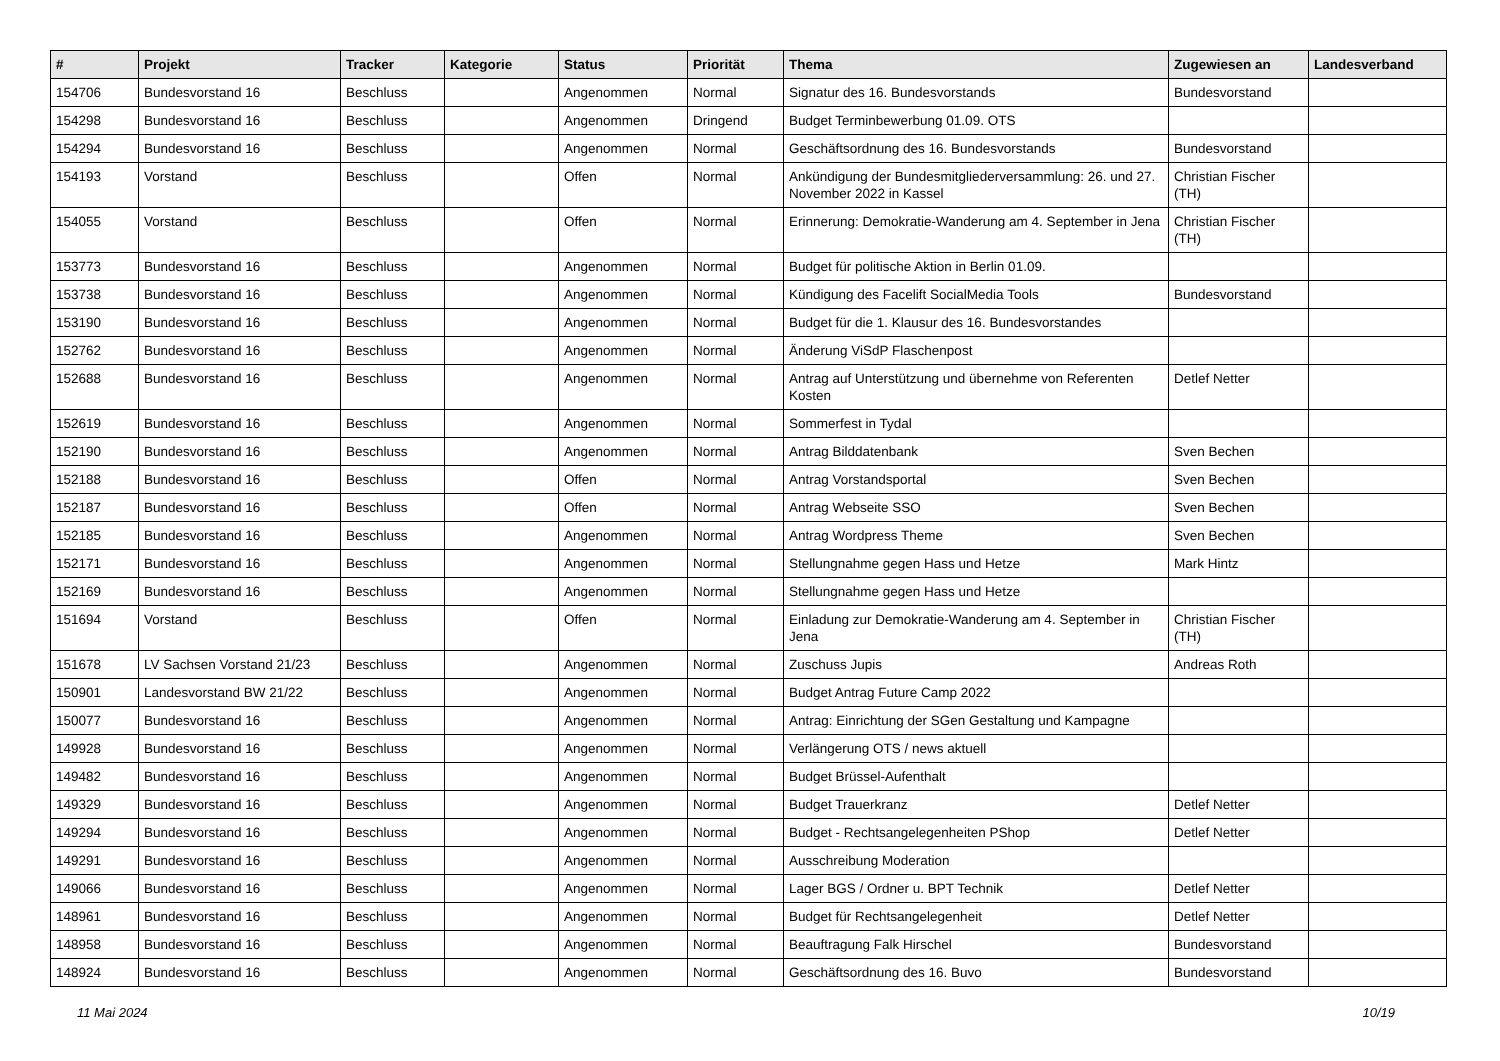| # | Projekt | Tracker | Kategorie | Status | Priorität | Thema | Zugewiesen an | Landesverband |
| --- | --- | --- | --- | --- | --- | --- | --- | --- |
| 154706 | Bundesvorstand 16 | Beschluss | | Angenommen | Normal | Signatur des 16. Bundesvorstands | Bundesvorstand | |
| 154298 | Bundesvorstand 16 | Beschluss | | Angenommen | Dringend | Budget Terminbewerbung 01.09. OTS | | |
| 154294 | Bundesvorstand 16 | Beschluss | | Angenommen | Normal | Geschäftsordnung des 16. Bundesvorstands | Bundesvorstand | |
| 154193 | Vorstand | Beschluss | | Offen | Normal | Ankündigung der Bundesmitgliederversammlung: 26. und 27. November 2022 in Kassel | Christian Fischer (TH) | |
| 154055 | Vorstand | Beschluss | | Offen | Normal | Erinnerung: Demokratie-Wanderung am 4. September in Jena | Christian Fischer (TH) | |
| 153773 | Bundesvorstand 16 | Beschluss | | Angenommen | Normal | Budget für politische Aktion in Berlin 01.09. | | |
| 153738 | Bundesvorstand 16 | Beschluss | | Angenommen | Normal | Kündigung des Facelift SocialMedia Tools | Bundesvorstand | |
| 153190 | Bundesvorstand 16 | Beschluss | | Angenommen | Normal | Budget für die 1. Klausur des 16. Bundesvorstandes | | |
| 152762 | Bundesvorstand 16 | Beschluss | | Angenommen | Normal | Änderung ViSdP Flaschenpost | | |
| 152688 | Bundesvorstand 16 | Beschluss | | Angenommen | Normal | Antrag auf Unterstützung und übernehme von Referenten Kosten | Detlef Netter | |
| 152619 | Bundesvorstand 16 | Beschluss | | Angenommen | Normal | Sommerfest in Tydal | | |
| 152190 | Bundesvorstand 16 | Beschluss | | Angenommen | Normal | Antrag Bilddatenbank | Sven Bechen | |
| 152188 | Bundesvorstand 16 | Beschluss | | Offen | Normal | Antrag Vorstandsportal | Sven Bechen | |
| 152187 | Bundesvorstand 16 | Beschluss | | Offen | Normal | Antrag Webseite SSO | Sven Bechen | |
| 152185 | Bundesvorstand 16 | Beschluss | | Angenommen | Normal | Antrag Wordpress Theme | Sven Bechen | |
| 152171 | Bundesvorstand 16 | Beschluss | | Angenommen | Normal | Stellungnahme gegen Hass und Hetze | Mark Hintz | |
| 152169 | Bundesvorstand 16 | Beschluss | | Angenommen | Normal | Stellungnahme gegen Hass und Hetze | | |
| 151694 | Vorstand | Beschluss | | Offen | Normal | Einladung zur Demokratie-Wanderung am 4. September in Jena | Christian Fischer (TH) | |
| 151678 | LV Sachsen Vorstand 21/23 | Beschluss | | Angenommen | Normal | Zuschuss Jupis | Andreas Roth | |
| 150901 | Landesvorstand BW 21/22 | Beschluss | | Angenommen | Normal | Budget Antrag Future Camp 2022 | | |
| 150077 | Bundesvorstand 16 | Beschluss | | Angenommen | Normal | Antrag: Einrichtung der SGen Gestaltung und Kampagne | | |
| 149928 | Bundesvorstand 16 | Beschluss | | Angenommen | Normal | Verlängerung OTS / news aktuell | | |
| 149482 | Bundesvorstand 16 | Beschluss | | Angenommen | Normal | Budget Brüssel-Aufenthalt | | |
| 149329 | Bundesvorstand 16 | Beschluss | | Angenommen | Normal | Budget Trauerkranz | Detlef Netter | |
| 149294 | Bundesvorstand 16 | Beschluss | | Angenommen | Normal | Budget - Rechtsangelegenheiten PShop | Detlef Netter | |
| 149291 | Bundesvorstand 16 | Beschluss | | Angenommen | Normal | Ausschreibung Moderation | | |
| 149066 | Bundesvorstand 16 | Beschluss | | Angenommen | Normal | Lager BGS / Ordner u. BPT Technik | Detlef Netter | |
| 148961 | Bundesvorstand 16 | Beschluss | | Angenommen | Normal | Budget für Rechtsangelegenheit | Detlef Netter | |
| 148958 | Bundesvorstand 16 | Beschluss | | Angenommen | Normal | Beauftragung Falk Hirschel | Bundesvorstand | |
| 148924 | Bundesvorstand 16 | Beschluss | | Angenommen | Normal | Geschäftsordnung des 16. Buvo | Bundesvorstand | |
11 Mai 2024 10/19